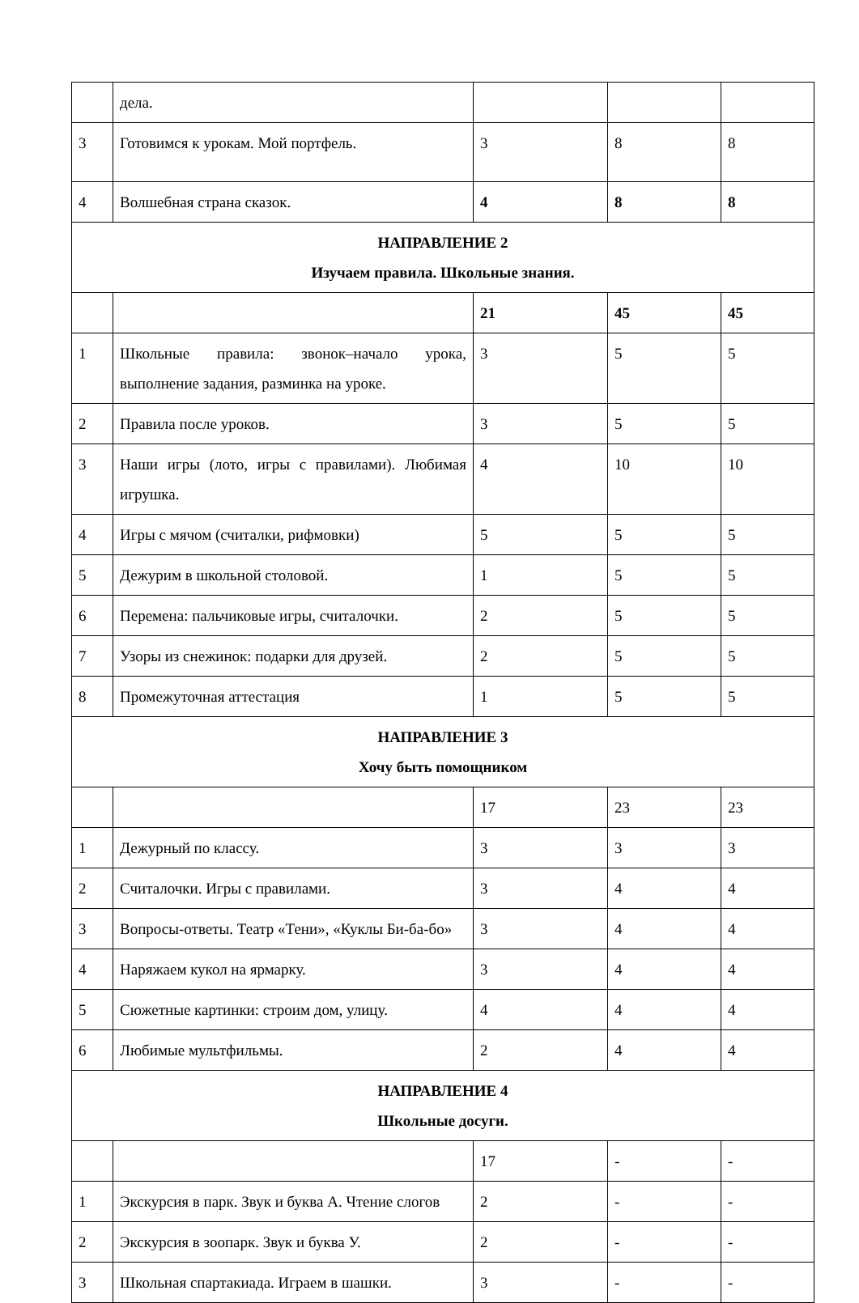| | дела. | | | |
| 3 | Готовимся к урокам. Мой портфель. | 3 | 8 | 8 |
| 4 | Волшебная страна сказок. | 4 | 8 | 8 |
| НАПРАВЛЕНИЕ 2 Изучаем правила. Школьные знания. | | | | |
| | | 21 | 45 | 45 |
| 1 | Школьные правила: звонок–начало урока, выполнение задания, разминка на уроке. | 3 | 5 | 5 |
| 2 | Правила после уроков. | 3 | 5 | 5 |
| 3 | Наши игры (лото, игры с правилами). Любимая игрушка. | 4 | 10 | 10 |
| 4 | Игры с мячом (считалки, рифмовки) | 5 | 5 | 5 |
| 5 | Дежурим в школьной столовой. | 1 | 5 | 5 |
| 6 | Перемена: пальчиковые игры, считалочки. | 2 | 5 | 5 |
| 7 | Узоры из снежинок: подарки для друзей. | 2 | 5 | 5 |
| 8 | Промежуточная аттестация | 1 | 5 | 5 |
| НАПРАВЛЕНИЕ 3 Хочу быть помощником | | | | |
| | | 17 | 23 | 23 |
| 1 | Дежурный по классу. | 3 | 3 | 3 |
| 2 | Считалочки. Игры с правилами. | 3 | 4 | 4 |
| 3 | Вопросы-ответы. Театр «Тени», «Куклы Би-ба-бо» | 3 | 4 | 4 |
| 4 | Наряжаем кукол на ярмарку. | 3 | 4 | 4 |
| 5 | Сюжетные картинки: строим дом, улицу. | 4 | 4 | 4 |
| 6 | Любимые мультфильмы. | 2 | 4 | 4 |
| НАПРАВЛЕНИЕ 4 Школьные досуги. | | | | |
| | | 17 | - | - |
| 1 | Экскурсия в парк. Звук и буква А. Чтение слогов | 2 | - | - |
| 2 | Экскурсия в зоопарк. Звук и буква У. | 2 | - | - |
| 3 | Школьная спартакиада. Играем в шашки. | 3 | - | - |